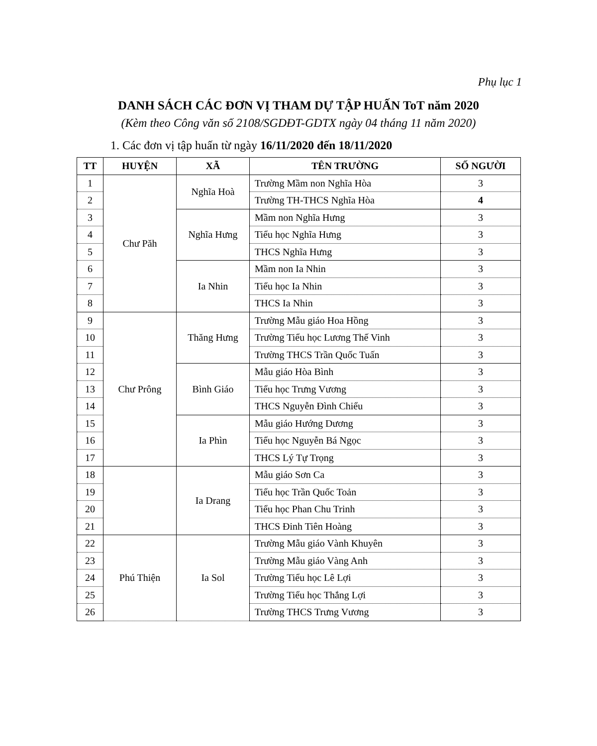Phụ lục 1
DANH SÁCH CÁC ĐƠN VỊ THAM DỰ TẬP HUẤN ToT năm 2020
(Kèm theo Công văn số 2108/SGDĐT-GDTX ngày 04 tháng 11 năm 2020)
1. Các đơn vị tập huấn từ ngày 16/11/2020 đến 18/11/2020
| TT | HUYỆN | XÃ | TÊN TRƯỜNG | SỐ NGƯỜI |
| --- | --- | --- | --- | --- |
| 1 | Chư Păh | Nghĩa Hoà | Trường Mầm non Nghĩa Hòa | 3 |
| 2 | | | Trường TH-THCS Nghĩa Hòa | 4 |
| 3 | | Nghĩa Hưng | Mầm non Nghĩa Hưng | 3 |
| 4 | | | Tiểu học Nghĩa Hưng | 3 |
| 5 | | | THCS Nghĩa Hưng | 3 |
| 6 | | Ia Nhin | Mầm non Ia Nhin | 3 |
| 7 | | | Tiểu học Ia Nhin | 3 |
| 8 | | | THCS Ia Nhin | 3 |
| 9 | Chư Prông | Thăng Hưng | Trường Mẫu giáo Hoa Hồng | 3 |
| 10 | | | Trường Tiểu học Lương Thế Vinh | 3 |
| 11 | | | Trường THCS Trần Quốc Tuấn | 3 |
| 12 | | Bình Giáo | Mẫu giáo Hòa Bình | 3 |
| 13 | | | Tiểu học Trưng Vương | 3 |
| 14 | | | THCS Nguyễn Đình Chiểu | 3 |
| 15 | | Ia Phìn | Mẫu giáo Hướng Dương | 3 |
| 16 | | | Tiểu học Nguyễn Bá Ngọc | 3 |
| 17 | | | THCS Lý Tự Trọng | 3 |
| 18 | | Ia Drang | Mẫu giáo Sơn Ca | 3 |
| 19 | | | Tiểu học Trần Quốc Toản | 3 |
| 20 | | | Tiểu học Phan Chu Trinh | 3 |
| 21 | | | THCS Đinh Tiên Hoàng | 3 |
| 22 | Phú Thiện | Ia Sol | Trường Mẫu giáo Vành Khuyên | 3 |
| 23 | | | Trường Mẫu giáo Vàng Anh | 3 |
| 24 | | | Trường Tiểu học Lê Lợi | 3 |
| 25 | | | Trường Tiểu học Thắng Lợi | 3 |
| 26 | | | Trường THCS Trưng Vương | 3 |